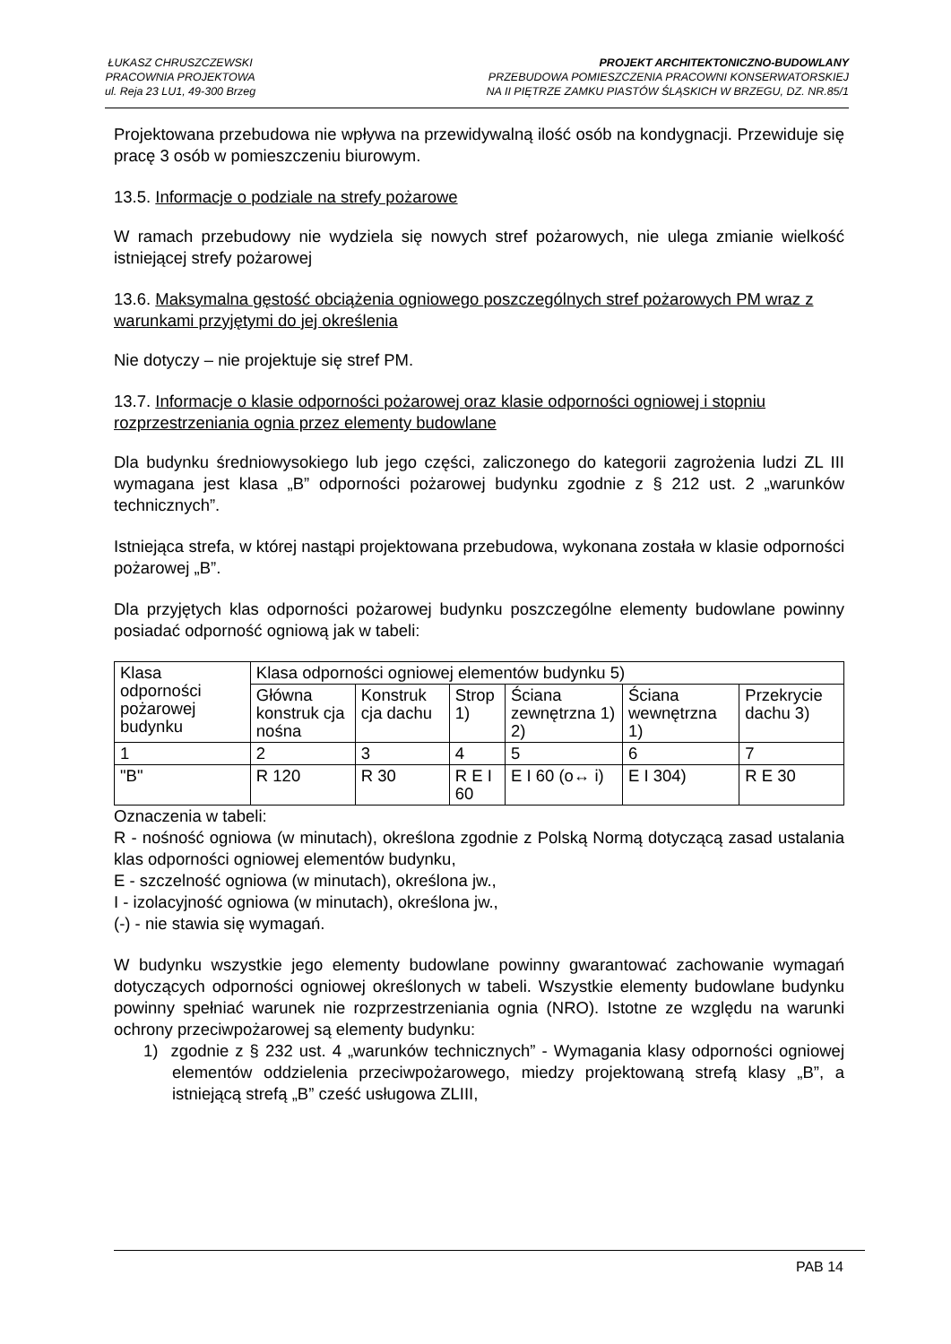ŁUKASZ CHRUSZCZEWSKI
PRACOWNIA PROJEKTOWA
ul. Reja 23 LU1, 49-300 Brzeg
PROJEKT ARCHITEKTONICZNO-BUDOWLANY
PRZEBUDOWA POMIESZCZENIA PRACOWNI KONSERWATORSKIEJ
NA II PIĘTRZE ZAMKU PIASTÓW ŚLĄSKICH W BRZEGU, DZ. NR.85/1
Projektowana przebudowa nie wpływa na przewidywalną ilość osób na kondygnacji. Przewiduje się pracę 3 osób w pomieszczeniu biurowym.
13.5. Informacje o podziale na strefy pożarowe
W ramach przebudowy nie wydziela się nowych stref pożarowych, nie ulega zmianie wielkość istniejącej strefy pożarowej
13.6. Maksymalna gęstość obciążenia ogniowego poszczególnych stref pożarowych PM wraz z warunkami przyjętymi do jej określenia
Nie dotyczy – nie projektuje się stref PM.
13.7. Informacje o klasie odporności pożarowej oraz klasie odporności ogniowej i stopniu rozprzestrzeniania ognia przez elementy budowlane
Dla budynku średniowysokiego lub jego części, zaliczonego do kategorii zagrożenia ludzi ZL III wymagana jest klasa „B” odporności pożarowej budynku zgodnie z § 212 ust. 2 „warunków technicznych”.
Istniejąca strefa, w której nastąpi projektowana przebudowa, wykonana została w klasie odporności pożarowej „B”.
Dla przyjętych klas odporności pożarowej budynku poszczególne elementy budowlane powinny posiadać odporność ogniową jak w tabeli:
| Klasa odporności pożarowej budynku | Klasa odporności ogniowej elementów budynku 5) | | | | | |
| | Główna konstruk cja nośna | Konstruk cja dachu | Strop 1) | Ściana zewnętrzna 1) 2) | Ściana wewnętrzna 1) | Przekrycie dachu 3) |
| 1 | 2 | 3 | 4 | 5 | 6 | 7 |
| "B" | R 120 | R 30 | R E I 60 | E I 60 (o↔ i) | E I 304) | R E 30 |
Oznaczenia w tabeli:
R - nośność ogniowa (w minutach), określona zgodnie z Polską Normą dotyczącą zasad ustalania klas odporności ogniowej elementów budynku,
E - szczelność ogniowa (w minutach), określona jw.,
I - izolacyjność ogniowa (w minutach), określona jw.,
(-) - nie stawia się wymagań.
W budynku wszystkie jego elementy budowlane powinny gwarantować zachowanie wymagań dotyczących odporności ogniowej określonych w tabeli. Wszystkie elementy budowlane budynku powinny spełniać warunek nie rozprzestrzeniania ognia (NRO). Istotne ze względu na warunki ochrony przeciwpożarowej są elementy budynku:
1) zgodnie z § 232 ust. 4 „warunków technicznych” - Wymagania klasy odporności ogniowej elementów oddzielenia przeciwpożarowego, miedzy projektowaną strefą klasy „B”, a istniejącą strefą „B” cześć usługowa ZLIII,
PAB 14